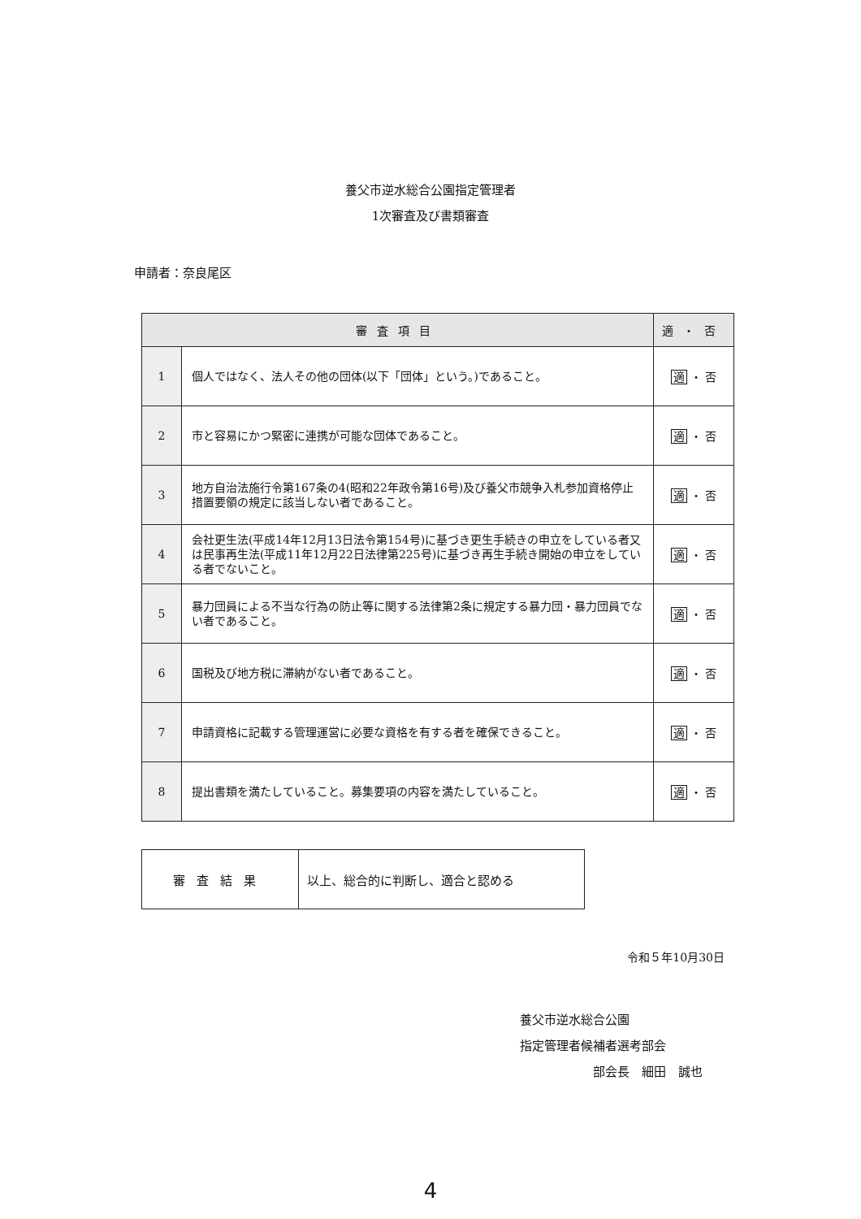養父市逆水総合公園指定管理者
1次審査及び書類審査
申請者：奈良尾区
| 審査項目 | | 適・否 |
| --- | --- | --- |
| 1 | 個人ではなく、法人その他の団体(以下「団体」という。)であること。 | 適 ・ 否 |
| 2 | 市と容易にかつ緊密に連携が可能な団体であること。 | 適 ・ 否 |
| 3 | 地方自治法施行令第167条の4(昭和22年政令第16号)及び養父市競争入札参加資格停止措置要領の規定に該当しない者であること。 | 適 ・ 否 |
| 4 | 会社更生法(平成14年12月13日法令第154号)に基づき更生手続きの申立をしている者又は民事再生法(平成11年12月22日法律第225号)に基づき再生手続き開始の申立をしている者でないこと。 | 適 ・ 否 |
| 5 | 暴力団員による不当な行為の防止等に関する法律第2条に規定する暴力団・暴力団員でない者であること。 | 適 ・ 否 |
| 6 | 国税及び地方税に滞納がない者であること。 | 適 ・ 否 |
| 7 | 申請資格に記載する管理運営に必要な資格を有する者を確保できること。 | 適 ・ 否 |
| 8 | 提出書類を満たしていること。募集要項の内容を満たしていること。 | 適 ・ 否 |
| 審査結果 | 以上、総合的に判断し、適合と認める |
令和５年10月30日
養父市逆水総合公園
指定管理者候補者選考部会
部会長　細田　誠也
4